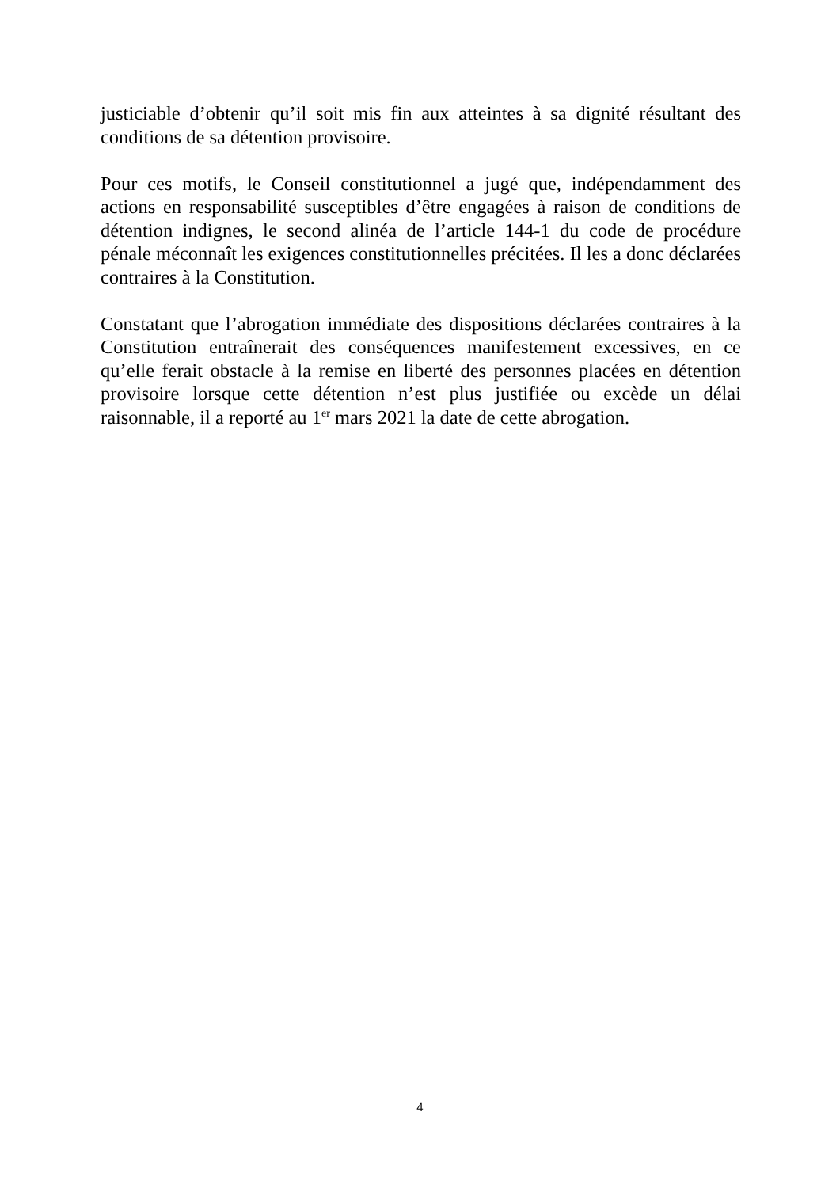justiciable d’obtenir qu’il soit mis fin aux atteintes à sa dignité résultant des conditions de sa détention provisoire.
Pour ces motifs, le Conseil constitutionnel a jugé que, indépendamment des actions en responsabilité susceptibles d’être engagées à raison de conditions de détention indignes, le second alinéa de l’article 144-1 du code de procédure pénale méconnaît les exigences constitutionnelles précitées. Il les a donc déclarées contraires à la Constitution.
Constatant que l’abrogation immédiate des dispositions déclarées contraires à la Constitution entraînerait des conséquences manifestement excessives, en ce qu’elle ferait obstacle à la remise en liberté des personnes placées en détention provisoire lorsque cette détention n’est plus justifiée ou excède un délai raisonnable, il a reporté au 1<sup>er</sup> mars 2021 la date de cette abrogation.
4